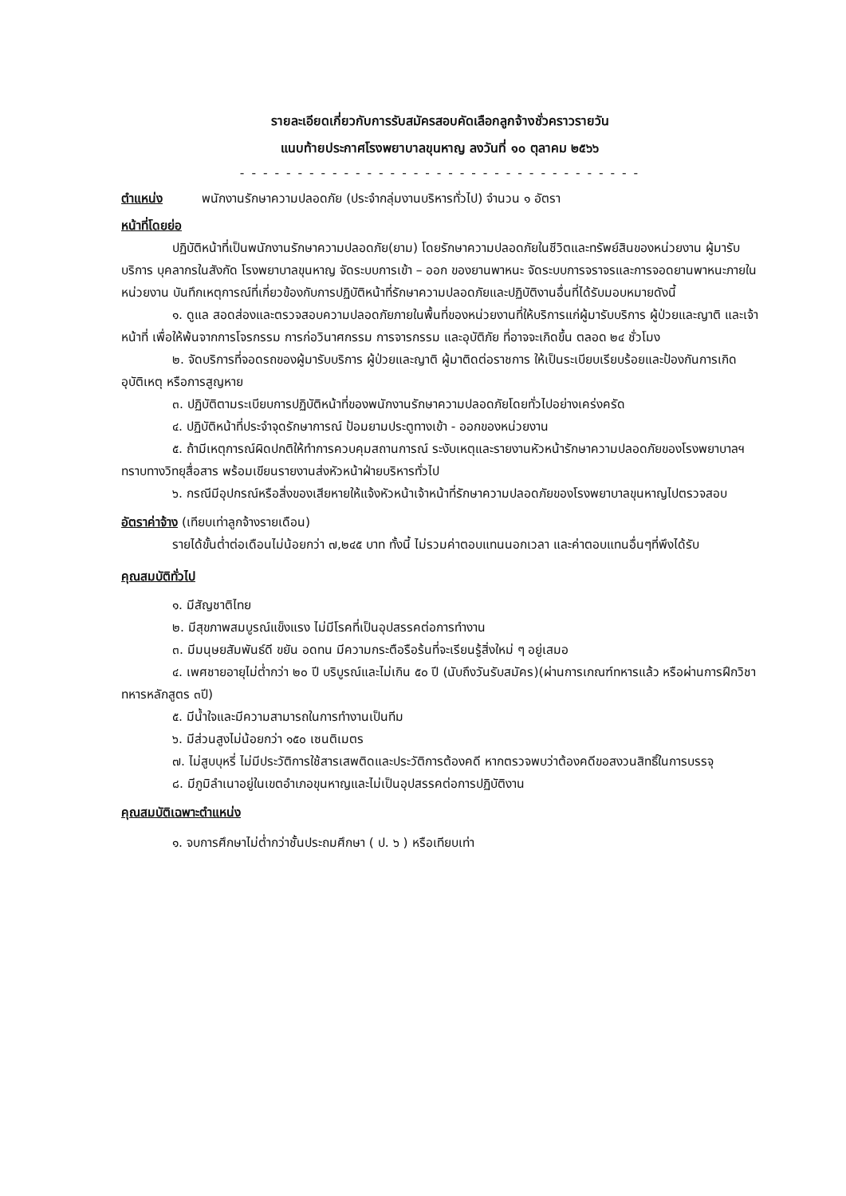รายละเอียดเกี่ยวกับการรับสมัครสอบคัดเลือกลูกจ้างชั่วคราวรายวัน
แนบท้ายประกาศโรงพยาบาลขุนหาญ ลงวันที่ ๑๐ ตุลาคม ๒๕๖๖
- - - - - - - - - - - - - - - - - - - - - - - - - - - - - - - - - - -
ตำแหน่ง พนักงานรักษาความปลอดภัย (ประจำกลุ่มงานบริหารทั่วไป) จำนวน ๑ อัตรา
หน้าที่โดยย่อ
ปฏิบัติหน้าที่เป็นพนักงานรักษาความปลอดภัย(ยาม) โดยรักษาความปลอดภัยในชีวิตและทรัพย์สินของหน่วยงาน ผู้มารับบริการ บุคลากรในสังกัด โรงพยาบาลขุนหาญ จัดระบบการเข้า – ออก ของยานพาหนะ จัดระบบการจราจรและการจอดยานพาหนะภายในหน่วยงาน บันทึกเหตุการณ์ที่เกี่ยวข้องกับการปฏิบัติหน้าที่รักษาความปลอดภัยและปฏิบัติงานอื่นที่ได้รับมอบหมายดังนี้
๑. ดูแล สอดส่องและตรวจสอบความปลอดภัยภายในพื้นที่ของหน่วยงานที่ให้บริการแก่ผู้มารับบริการ ผู้ป่วยและญาติ และเจ้าหน้าที่ เพื่อให้พ้นจากการโจรกรรม การก่อวินาศกรรม การจารกรรม และอุบัติภัย ที่อาจจะเกิดขึ้น ตลอด ๒๔ ชั่วโมง
๒. จัดบริการที่จอดรถของผู้มารับบริการ ผู้ป่วยและญาติ ผู้มาติดต่อราชการ ให้เป็นระเบียบเรียบร้อยและป้องกันการเกิดอุบัติเหตุ หรือการสูญหาย
๓. ปฏิบัติตามระเบียบการปฏิบัติหน้าที่ของพนักงานรักษาความปลอดภัยโดยทั่วไปอย่างเคร่งครัด
๔. ปฏิบัติหน้าที่ประจำจุดรักษาการณ์ ป้อมยามประตูทางเข้า - ออกของหน่วยงาน
๕. ถ้ามีเหตุการณ์ผิดปกติให้ทำการควบคุมสถานการณ์ ระงับเหตุและรายงานหัวหน้ารักษาความปลอดภัยของโรงพยาบาลฯ ทราบทางวิทยุสื่อสาร พร้อมเขียนรายงานส่งหัวหน้าฝ่ายบริหารทั่วไป
๖. กรณีมีอุปกรณ์หรือสิ่งของเสียหายให้แจ้งหัวหน้าเจ้าหน้าที่รักษาความปลอดภัยของโรงพยาบาลขุนหาญไปตรวจสอบ
อัตราค่าจ้าง (เทียบเท่าลูกจ้างรายเดือน)
รายได้ขั้นต่ำต่อเดือนไม่น้อยกว่า ๗,๒๔๕ บาท ทั้งนี้ ไม่รวมค่าตอบแทนนอกเวลา และค่าตอบแทนอื่นๆที่พึงได้รับ
คุณสมบัติทั่วไป
๑. มีสัญชาติไทย
๒. มีสุขภาพสมบูรณ์แข็งแรง ไม่มีโรคที่เป็นอุปสรรคต่อการทำงาน
๓. มีมนุษยสัมพันธ์ดี ขยัน อดทน มีความกระตือรือร้นที่จะเรียนรู้สิ่งใหม่ ๆ อยู่เสมอ
๔. เพศชายอายุไม่ต่ำกว่า ๒๐ ปี บริบูรณ์และไม่เกิน ๕๐ ปี (นับถึงวันรับสมัคร)(ผ่านการเกณฑ์ทหารแล้ว หรือผ่านการฝึกวิชาทหารหลักสูตร ๓ปี)
๕. มีน้ำใจและมีความสามารถในการทำงานเป็นทีม
๖. มีส่วนสูงไม่น้อยกว่า ๑๕๐ เซนติเมตร
๗. ไม่สูบบุหรี่ ไม่มีประวัติการใช้สารเสพติดและประวัติการต้องคดี หากตรวจพบว่าต้องคดีขอสงวนสิทธิ์ในการบรรจุ
๘. มีภูมิลำเนาอยู่ในเขตอำเภอขุนหาญและไม่เป็นอุปสรรคต่อการปฏิบัติงาน
คุณสมบัติเฉพาะตำแหน่ง
๑. จบการศึกษาไม่ต่ำกว่าชั้นประถมศึกษา ( ป. ๖ ) หรือเทียบเท่า